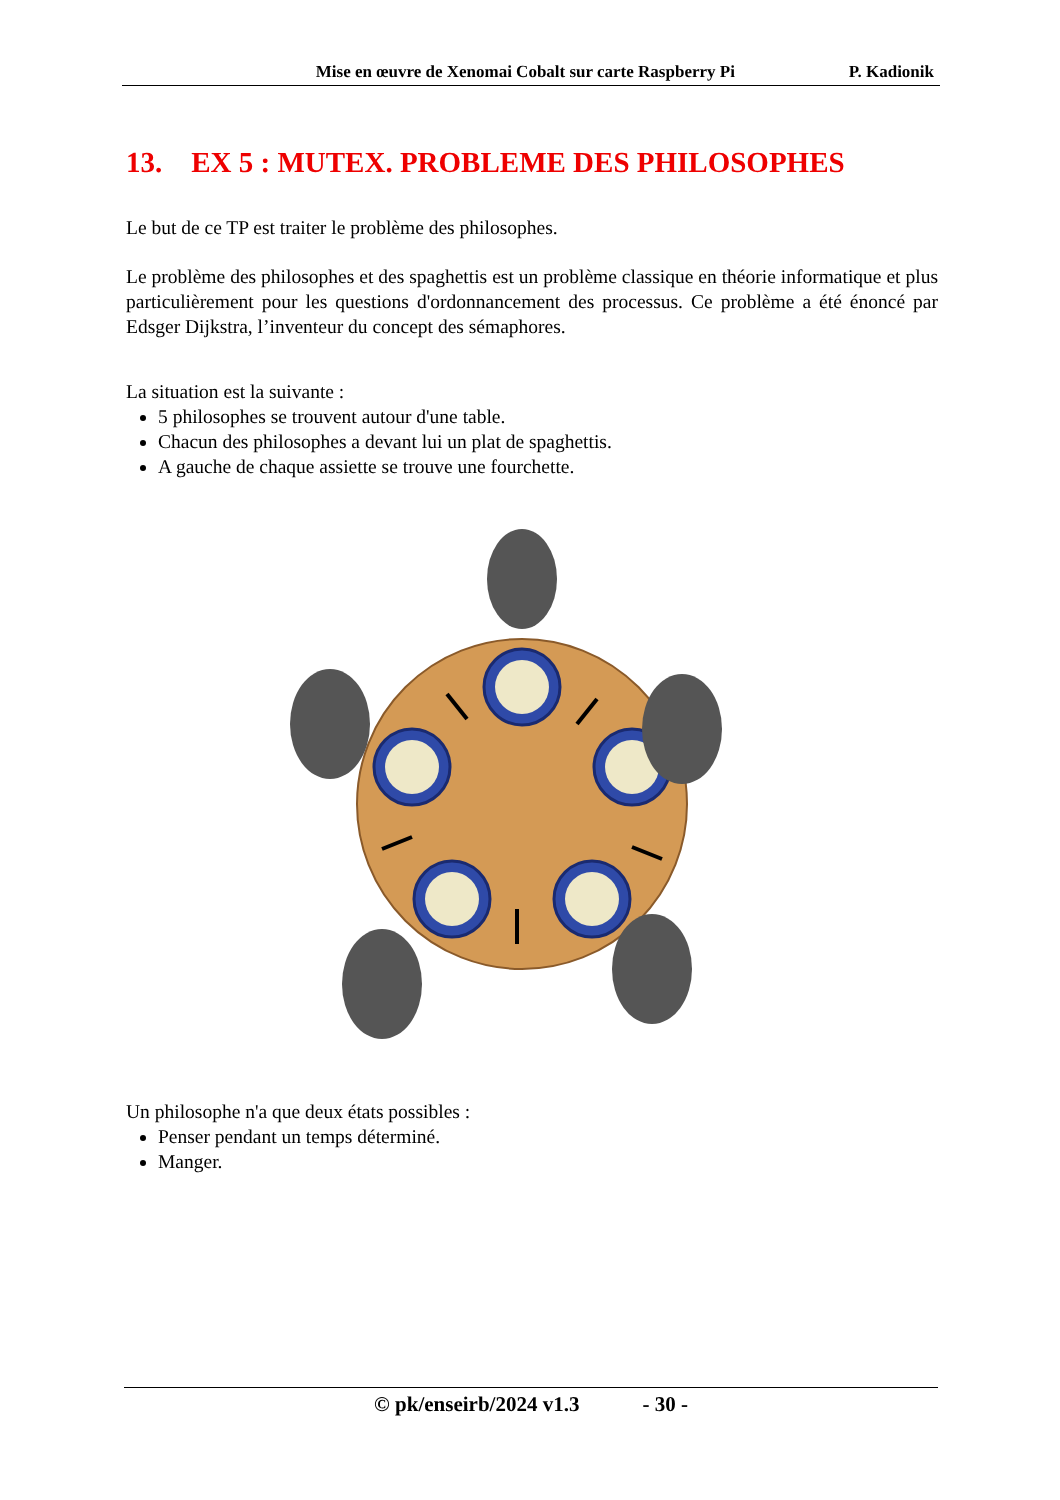Mise en œuvre de Xenomai Cobalt sur carte Raspberry Pi P. Kadionik
13. EX 5 : MUTEX. PROBLEME DES PHILOSOPHES
Le but de ce TP est traiter le problème des philosophes.
Le problème des philosophes et des spaghettis est un problème classique en théorie informatique et plus particulièrement pour les questions d'ordonnancement des processus. Ce problème a été énoncé par Edsger Dijkstra, l’inventeur du concept des sémaphores.
La situation est la suivante :
5 philosophes se trouvent autour d'une table.
Chacun des philosophes a devant lui un plat de spaghettis.
A gauche de chaque assiette se trouve une fourchette.
Un philosophe n'a que deux états possibles :
Penser pendant un temps déterminé.
Manger.
© pk/enseirb/2024 v1.3 - 30 -